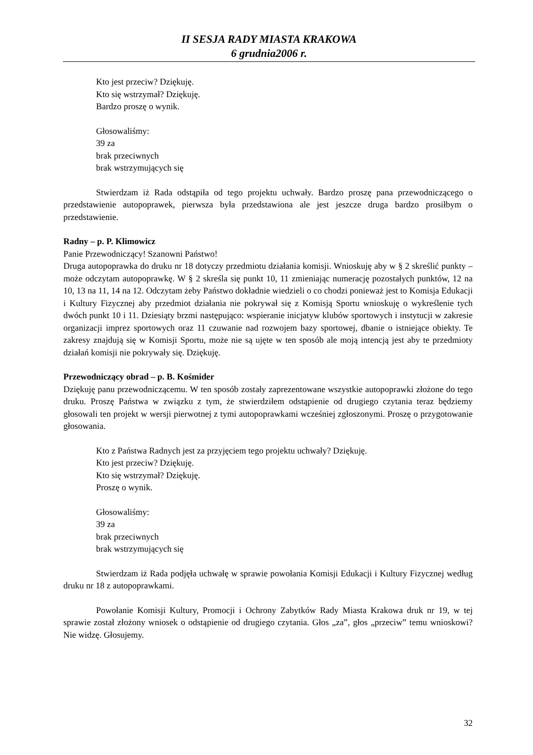II SESJA RADY MIASTA KRAKOWA
6 grudnia2006 r.
Kto jest przeciw? Dziękuję.
Kto się wstrzymał? Dziękuję.
Bardzo proszę o wynik.
Głosowaliśmy:
39 za
brak przeciwnych
brak wstrzymujących się
Stwierdzam iż Rada odstąpiła od tego projektu uchwały. Bardzo proszę pana przewodniczącego o przedstawienie autopoprawek, pierwsza była przedstawiona ale jest jeszcze druga bardzo prosiłbym o przedstawienie.
Radny – p. P. Klimowicz
Panie Przewodniczący! Szanowni Państwo!
Druga autopoprawka do druku nr 18 dotyczy przedmiotu działania komisji. Wnioskuję aby w § 2 skreślić punkty – może odczytam autopoprawkę. W § 2 skreśla się punkt 10, 11 zmieniając numerację pozostałych punktów, 12 na 10, 13 na 11, 14 na 12. Odczytam żeby Państwo dokładnie wiedzieli o co chodzi ponieważ jest to Komisja Edukacji i Kultury Fizycznej aby przedmiot działania nie pokrywał się z Komisją Sportu wnioskuję o wykreślenie tych dwóch punkt 10 i 11. Dziesiąty brzmi następująco: wspieranie inicjatyw klubów sportowych i instytucji w zakresie organizacji imprez sportowych oraz 11 czuwanie nad rozwojem bazy sportowej, dbanie o istniejące obiekty. Te zakresy znajdują się w Komisji Sportu, może nie są ujęte w ten sposób ale moją intencją jest aby te przedmioty działań komisji nie pokrywały się. Dziękuję.
Przewodniczący obrad – p. B. Kośmider
Dziękuję panu przewodniczącemu. W ten sposób zostały zaprezentowane wszystkie autopoprawki złożone do tego druku. Proszę Państwa w związku z tym, że stwierdziłem odstąpienie od drugiego czytania teraz będziemy głosowali ten projekt w wersji pierwotnej z tymi autopoprawkami wcześniej zgłoszonymi. Proszę o przygotowanie głosowania.
Kto z Państwa Radnych jest za przyjęciem tego projektu uchwały? Dziękuję.
Kto jest przeciw? Dziękuję.
Kto się wstrzymał? Dziękuję.
Proszę o wynik.
Głosowaliśmy:
39 za
brak przeciwnych
brak wstrzymujących się
Stwierdzam iż Rada podjęła uchwałę w sprawie powołania Komisji Edukacji i Kultury Fizycznej według druku nr 18 z autopoprawkami.
Powołanie Komisji Kultury, Promocji i Ochrony Zabytków Rady Miasta Krakowa druk nr 19, w tej sprawie został złożony wniosek o odstąpienie od drugiego czytania. Głos „za”, głos „przeciw” temu wnioskowi? Nie widzę. Głosujemy.
32